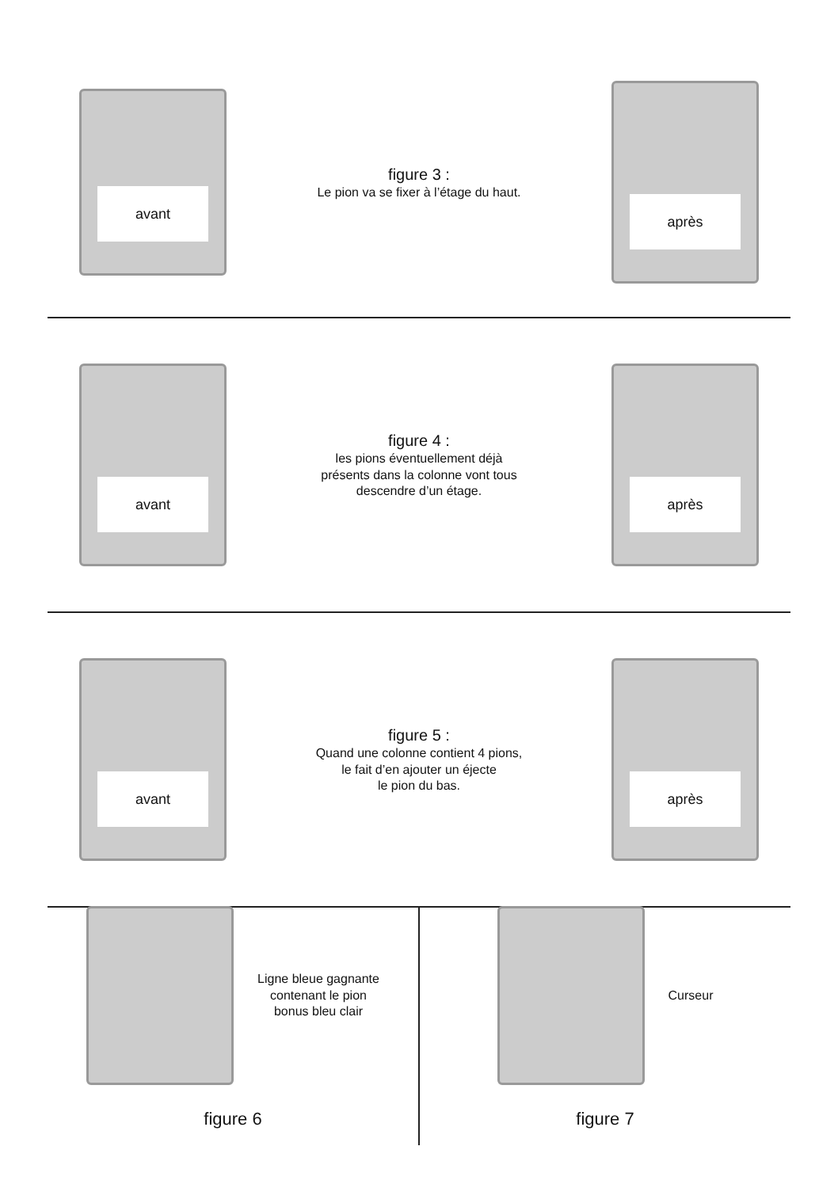avant
figure 3 :
Le pion va se fixer à l’étage du haut.
après
avant
figure 4 :
les pions éventuellement déjà
présents dans la colonne vont tous
descendre d’un étage.
après
avant
figure 5 :
Quand une colonne contient 4 pions,
le fait d’en ajouter un éjecte
le pion du bas.
après
Ligne bleue gagnante
contenant le pion
bonus bleu clair
figure 6
Curseur
figure 7